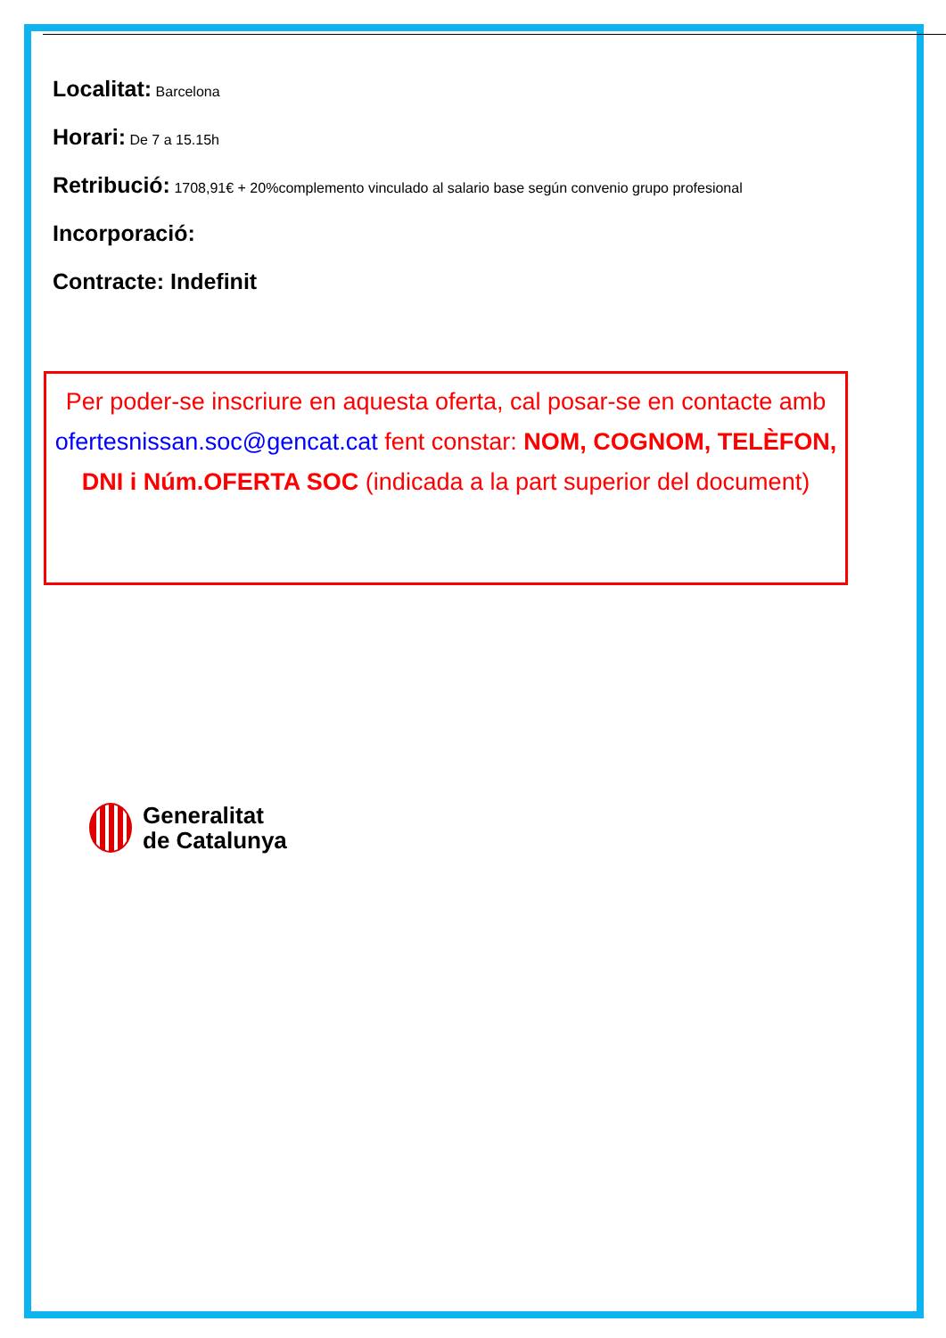Localitat: Barcelona
Horari: De 7 a 15.15h
Retribució: 1708,91€ + 20%complemento vinculado al salario base según convenio grupo profesional
Incorporació:
Contracte: Indefinit
Per poder-se inscriure en aquesta oferta, cal posar-se en contacte amb ofertesnissan.soc@gencat.cat fent constar: NOM, COGNOM, TELÈFON, DNI i Núm.OFERTA SOC (indicada a la part superior del document)
Generalitat
de Catalunya